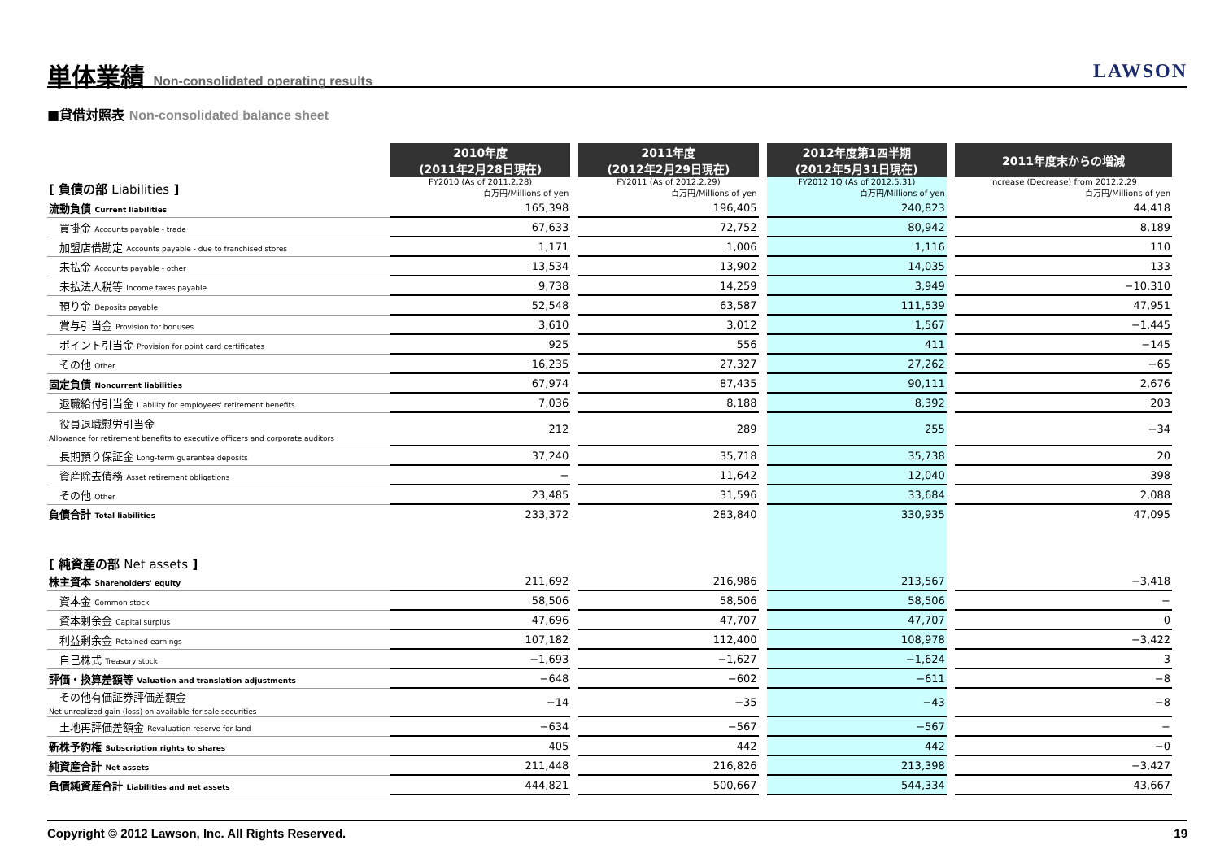単体業績 Non-consolidated operating results
LAWSON
■貸借対照表 Non-consolidated balance sheet
| | 2010年度 (2011年2月28日現在) | | 2011年度 (2012年2月29日現在) | | 2012年度第1四半期 (2012年5月31日現在) | | 2011年度末からの増減 |
| --- | --- | --- | --- | --- | --- | --- | --- |
| [ 負債の部 Liabilities ] | FY2010 (As of 2011.2.28) 百万円/Millions of yen | | FY2011 (As of 2012.2.29) 百万円/Millions of yen | | FY2012 1Q (As of 2012.5.31) 百万円/Millions of yen | | Increase (Decrease) from 2012.2.29 百万円/Millions of yen |
| 流動負債 Current liabilities | 165,398 | | 196,405 | | 240,823 | | 44,418 |
| 買掛金 Accounts payable - trade | 67,633 | | 72,752 | | 80,942 | | 8,189 |
| 加盟店借勘定 Accounts payable - due to franchised stores | 1,171 | | 1,006 | | 1,116 | | 110 |
| 未払金 Accounts payable - other | 13,534 | | 13,902 | | 14,035 | | 133 |
| 未払法人税等 Income taxes payable | 9,738 | | 14,259 | | 3,949 | | −10,310 |
| 預り金 Deposits payable | 52,548 | | 63,587 | | 111,539 | | 47,951 |
| 賞与引当金 Provision for bonuses | 3,610 | | 3,012 | | 1,567 | | −1,445 |
| ポイント引当金 Provision for point card certificates | 925 | | 556 | | 411 | | −145 |
| その他 Other | 16,235 | | 27,327 | | 27,262 | | −65 |
| 固定負債 Noncurrent liabilities | 67,974 | | 87,435 | | 90,111 | | 2,676 |
| 退職給付引当金 Liability for employees' retirement benefits | 7,036 | | 8,188 | | 8,392 | | 203 |
| 役員退職慰労引当金 Allowance for retirement benefits to executive officers and corporate auditors | 212 | | 289 | | 255 | | −34 |
| 長期預り保証金 Long-term guarantee deposits | 37,240 | | 35,718 | | 35,738 | | 20 |
| 資産除去債務 Asset retirement obligations | − | | 11,642 | | 12,040 | | 398 |
| その他 Other | 23,485 | | 31,596 | | 33,684 | | 2,088 |
| 負債合計 Total liabilities | 233,372 | | 283,840 | | 330,935 | | 47,095 |
| [ 純資産の部 Net assets ] | | | | | | | |
| 株主資本 Shareholders' equity | 211,692 | | 216,986 | | 213,567 | | −3,418 |
| 資本金 Common stock | 58,506 | | 58,506 | | 58,506 | | − |
| 資本剰余金 Capital surplus | 47,696 | | 47,707 | | 47,707 | | 0 |
| 利益剰余金 Retained earnings | 107,182 | | 112,400 | | 108,978 | | −3,422 |
| 自己株式 Treasury stock | −1,693 | | −1,627 | | −1,624 | | 3 |
| 評価・換算差額等 Valuation and translation adjustments | −648 | | −602 | | −611 | | −8 |
| その他有価証券評価差額金 Net unrealized gain (loss) on available-for-sale securities | −14 | | −35 | | −43 | | −8 |
| 土地再評価差額金 Revaluation reserve for land | −634 | | −567 | | −567 | | − |
| 新株予約権 Subscription rights to shares | 405 | | 442 | | 442 | | −0 |
| 純資産合計 Net assets | 211,448 | | 216,826 | | 213,398 | | −3,427 |
| 負債純資産合計 Liabilities and net assets | 444,821 | | 500,667 | | 544,334 | | 43,667 |
Copyright © 2012 Lawson, Inc. All Rights Reserved. 19